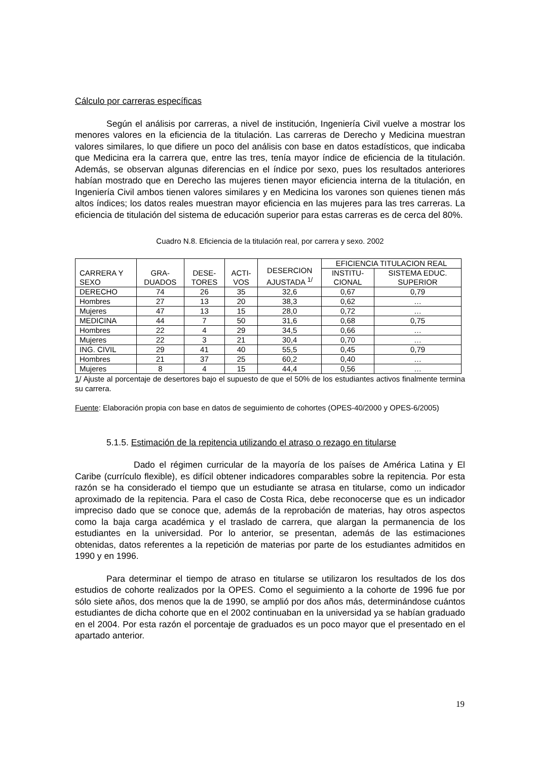Cálculo por carreras específicas
Según el análisis por carreras, a nivel de institución, Ingeniería Civil vuelve a mostrar los menores valores en la eficiencia de la titulación. Las carreras de Derecho y Medicina muestran valores similares, lo que difiere un poco del análisis con base en datos estadísticos, que indicaba que Medicina era la carrera que, entre las tres, tenía mayor índice de eficiencia de la titulación. Además, se observan algunas diferencias en el índice por sexo, pues los resultados anteriores habían mostrado que en Derecho las mujeres tienen mayor eficiencia interna de la titulación, en Ingeniería Civil ambos tienen valores similares y en Medicina los varones son quienes tienen más altos índices; los datos reales muestran mayor eficiencia en las mujeres para las tres carreras. La eficiencia de titulación del sistema de educación superior para estas carreras es de cerca del 80%.
Cuadro N.8. Eficiencia de la titulación real, por carrera y sexo. 2002
| CARRERA Y SEXO | GRA- DUADOS | DESE- TORES | ACTI- VOS | DESERCION AJUSTADA <sup>1/</sup> | EFICIENCIA TITULACION REAL | |
| --- | --- | --- | --- | --- | --- | --- |
| | | | | | INSTITU- CIONAL | SISTEMA EDUC. SUPERIOR |
| DERECHO | 74 | 26 | 35 | 32,6 | 0,67 | 0,79 |
| Hombres | 27 | 13 | 20 | 38,3 | 0,62 | … |
| Mujeres | 47 | 13 | 15 | 28,0 | 0,72 | … |
| MEDICINA | 44 | 7 | 50 | 31,6 | 0,68 | 0,75 |
| Hombres | 22 | 4 | 29 | 34,5 | 0,66 | … |
| Mujeres | 22 | 3 | 21 | 30,4 | 0,70 | … |
| ING. CIVIL | 29 | 41 | 40 | 55,5 | 0,45 | 0,79 |
| Hombres | 21 | 37 | 25 | 60,2 | 0,40 | … |
| Mujeres | 8 | 4 | 15 | 44,4 | 0,56 | … |
1/ Ajuste al porcentaje de desertores bajo el supuesto de que el 50% de los estudiantes activos finalmente termina su carrera.
Fuente: Elaboración propia con base en datos de seguimiento de cohortes (OPES-40/2000 y OPES-6/2005)
5.1.5. Estimación de la repitencia utilizando el atraso o rezago en titularse
Dado el régimen curricular de la mayoría de los países de América Latina y El Caribe (currículo flexible), es difícil obtener indicadores comparables sobre la repitencia. Por esta razón se ha considerado el tiempo que un estudiante se atrasa en titularse, como un indicador aproximado de la repitencia. Para el caso de Costa Rica, debe reconocerse que es un indicador impreciso dado que se conoce que, además de la reprobación de materias, hay otros aspectos como la baja carga académica y el traslado de carrera, que alargan la permanencia de los estudiantes en la universidad. Por lo anterior, se presentan, además de las estimaciones obtenidas, datos referentes a la repetición de materias por parte de los estudiantes admitidos en 1990 y en 1996.
Para determinar el tiempo de atraso en titularse se utilizaron los resultados de los dos estudios de cohorte realizados por la OPES. Como el seguimiento a la cohorte de 1996 fue por sólo siete años, dos menos que la de 1990, se amplió por dos años más, determinándose cuántos estudiantes de dicha cohorte que en el 2002 continuaban en la universidad ya se habían graduado en el 2004. Por esta razón el porcentaje de graduados es un poco mayor que el presentado en el apartado anterior.
19